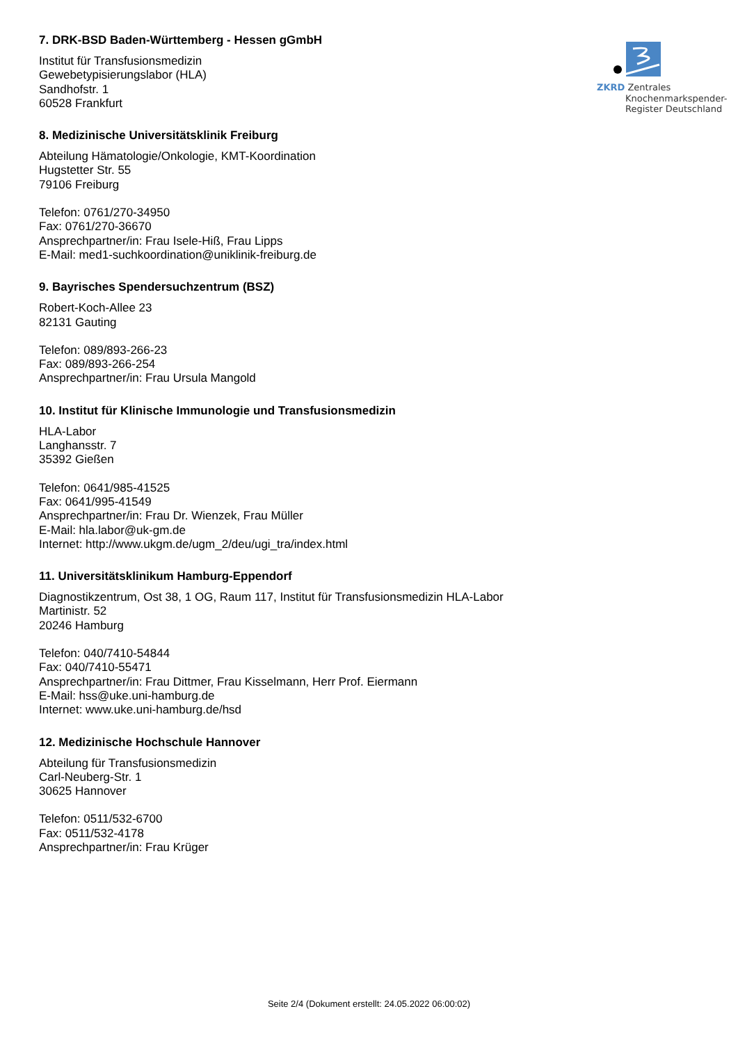ZKRD Zentrales
Knochenmarkspender-
Register Deutschland
7. DRK-BSD Baden-Württemberg - Hessen gGmbH
Institut für Transfusionsmedizin
Gewebetypisierungslabor (HLA)
Sandhofstr. 1
60528 Frankfurt
8. Medizinische Universitätsklinik Freiburg
Abteilung Hämatologie/Onkologie, KMT-Koordination
Hugstetter Str. 55
79106 Freiburg
Telefon: 0761/270-34950
Fax: 0761/270-36670
Ansprechpartner/in: Frau Isele-Hiß, Frau Lipps
E-Mail: med1-suchkoordination@uniklinik-freiburg.de
9. Bayrisches Spendersuchzentrum (BSZ)
Robert-Koch-Allee 23
82131 Gauting
Telefon: 089/893-266-23
Fax: 089/893-266-254
Ansprechpartner/in: Frau Ursula Mangold
10. Institut für Klinische Immunologie und Transfusionsmedizin
HLA-Labor
Langhansstr. 7
35392 Gießen
Telefon: 0641/985-41525
Fax: 0641/995-41549
Ansprechpartner/in: Frau Dr. Wienzek, Frau Müller
E-Mail: hla.labor@uk-gm.de
Internet: http://www.ukgm.de/ugm_2/deu/ugi_tra/index.html
11. Universitätsklinikum Hamburg-Eppendorf
Diagnostikzentrum, Ost 38, 1 OG, Raum 117, Institut für Transfusionsmedizin HLA-Labor
Martinistr. 52
20246 Hamburg
Telefon: 040/7410-54844
Fax: 040/7410-55471
Ansprechpartner/in: Frau Dittmer, Frau Kisselmann, Herr Prof. Eiermann
E-Mail: hss@uke.uni-hamburg.de
Internet: www.uke.uni-hamburg.de/hsd
12. Medizinische Hochschule Hannover
Abteilung für Transfusionsmedizin
Carl-Neuberg-Str. 1
30625 Hannover
Telefon: 0511/532-6700
Fax: 0511/532-4178
Ansprechpartner/in: Frau Krüger
Seite 2/4 (Dokument erstellt: 24.05.2022 06:00:02)